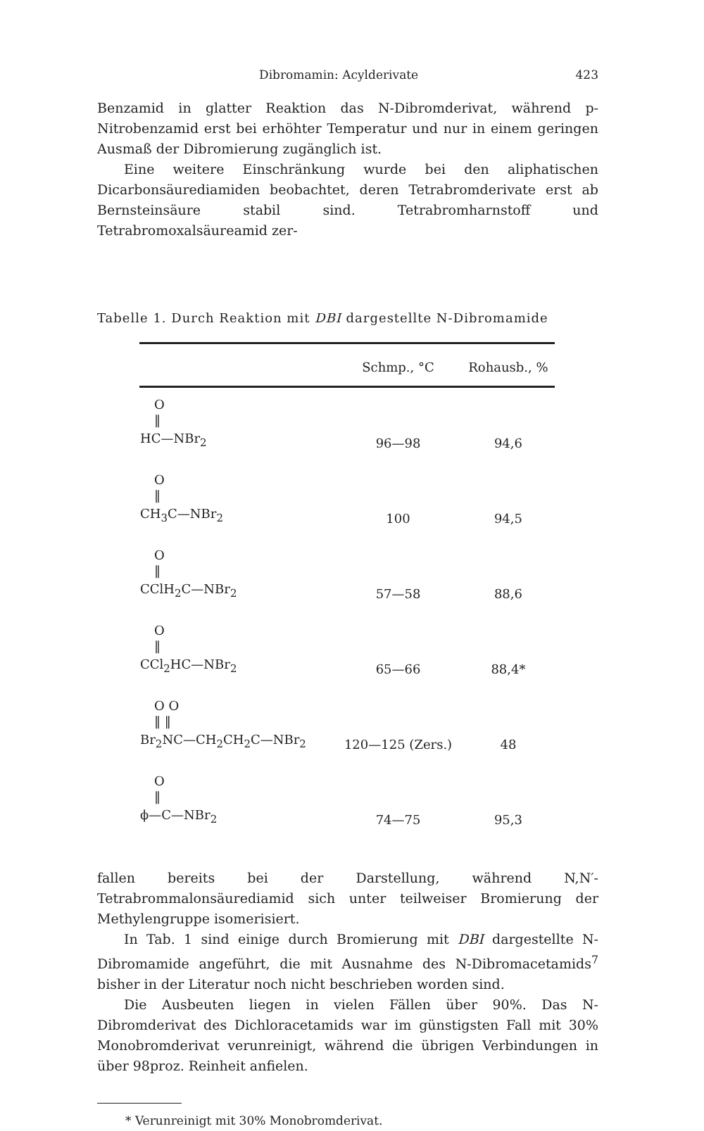Dibromamin: Acylderivate 423
Benzamid in glatter Reaktion das N-Dibromderivat, während p-Nitrobenzamid erst bei erhöhter Temperatur und nur in einem geringen Ausmaß der Dibromierung zugänglich ist.
Eine weitere Einschränkung wurde bei den aliphatischen Dicarbonsäurediamiden beobachtet, deren Tetrabromderivate erst ab Bernsteinsäure stabil sind. Tetrabromharnstoff und Tetrabromoxalsäureamid zer-
Tabelle 1. Durch Reaktion mit DBI dargestellte N-Dibromamide
| | Schmp., °C | Rohausb., % |
| --- | --- | --- |
| O ‖ HC—NBr<sub>2</sub> | 96—98 | 94,6 |
| O ‖ CH<sub>3</sub>C—NBr<sub>2</sub> | 100 | 94,5 |
| O ‖ CClH<sub>2</sub>C—NBr<sub>2</sub> | 57—58 | 88,6 |
| O ‖ CCl<sub>2</sub>HC—NBr<sub>2</sub> | 65—66 | 88,4* |
| O O ‖ ‖ Br<sub>2</sub>NC—CH<sub>2</sub>CH<sub>2</sub>C—NBr<sub>2</sub> | 120—125 (Zers.) | 48 |
| O ‖ ϕ—C—NBr<sub>2</sub> | 74—75 | 95,3 |
fallen bereits bei der Darstellung, während N,N′-Tetrabrommalonsäurediamid sich unter teilweiser Bromierung der Methylengruppe isomerisiert.
In Tab. 1 sind einige durch Bromierung mit DBI dargestellte N-Dibromamide angeführt, die mit Ausnahme des N-Dibromacetamids<sup>7</sup> bisher in der Literatur noch nicht beschrieben worden sind.
Die Ausbeuten liegen in vielen Fällen über 90%. Das N-Dibromderivat des Dichloracetamids war im günstigsten Fall mit 30% Monobromderivat verunreinigt, während die übrigen Verbindungen in über 98proz. Reinheit anfielen.
* Verunreinigt mit 30% Monobromderivat.